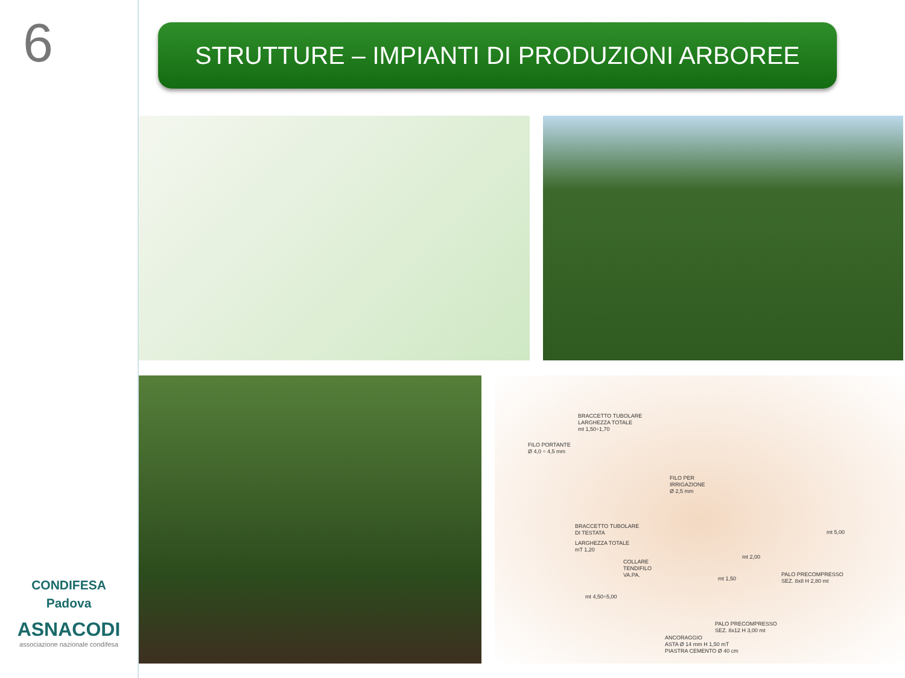6
CONDIFESA
Padova
ASNACODI
associazione nazionale condifesa
STRUTTURE – IMPIANTI DI PRODUZIONI ARBOREE
BRACCETTO TUBOLARE
LARGHEZZA TOTALE
mt 1,50÷1,70
FILO PORTANTE
Ø 4,0 ÷ 4,5 mm
FILO PER
IRRIGAZIONE
Ø 2,5 mm
BRACCETTO TUBOLARE
DI TESTATA
LARGHEZZA TOTALE
mT 1,20
COLLARE
TENDIFILO
VA.PA.
mt 2,00
mt 1,50
mt 5,00
mt 4,50÷5,00
PALO PRECOMPRESSO
SEZ. 8x8 H 2,80 mt
PALO PRECOMPRESSO
SEZ. 8x12 H 3,00 mt
ANCORAGGIO
ASTA Ø 14 mm H 1,50 mT
PIASTRA CEMENTO Ø 40 cm